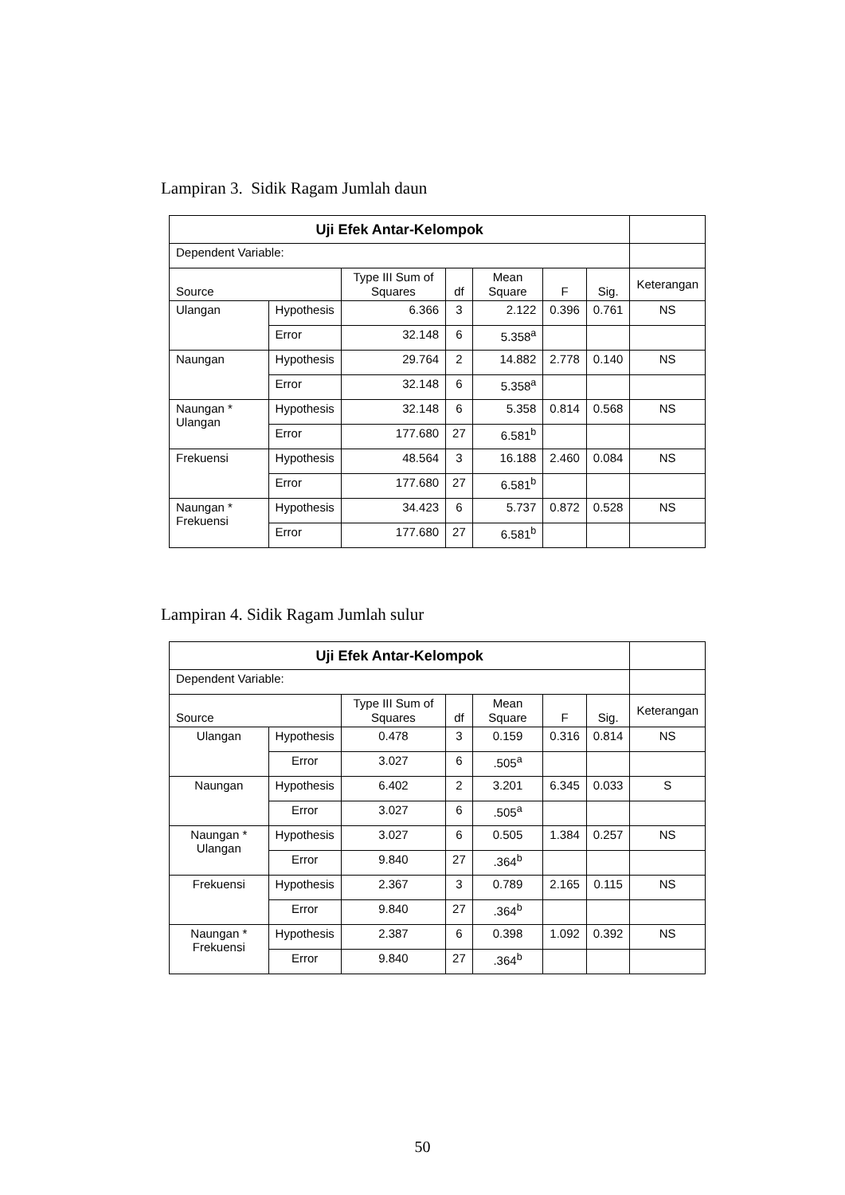Lampiran 3. Sidik Ragam Jumlah daun
| Uji Efek Antar-Kelompok | | | | | | | |
| Dependent Variable: | | | | | | | |
| Source | | Type III Sum of Squares | df | Mean Square | F | Sig. | Keterangan |
| Ulangan | Hypothesis | 6.366 | 3 | 2.122 | 0.396 | 0.761 | NS |
| | Error | 32.148 | 6 | 5.358<sup>a</sup> | | | |
| Naungan | Hypothesis | 29.764 | 2 | 14.882 | 2.778 | 0.140 | NS |
| | Error | 32.148 | 6 | 5.358<sup>a</sup> | | | |
| Naungan * Ulangan | Hypothesis | 32.148 | 6 | 5.358 | 0.814 | 0.568 | NS |
| | Error | 177.680 | 27 | 6.581<sup>b</sup> | | | |
| Frekuensi | Hypothesis | 48.564 | 3 | 16.188 | 2.460 | 0.084 | NS |
| | Error | 177.680 | 27 | 6.581<sup>b</sup> | | | |
| Naungan * Frekuensi | Hypothesis | 34.423 | 6 | 5.737 | 0.872 | 0.528 | NS |
| | Error | 177.680 | 27 | 6.581<sup>b</sup> | | | |
Lampiran 4. Sidik Ragam Jumlah sulur
| Uji Efek Antar-Kelompok | | | | | | | |
| Dependent Variable: | | | | | | | |
| Source | | Type III Sum of Squares | df | Mean Square | F | Sig. | Keterangan |
| Ulangan | Hypothesis | 0.478 | 3 | 0.159 | 0.316 | 0.814 | NS |
| | Error | 3.027 | 6 | .505<sup>a</sup> | | | |
| Naungan | Hypothesis | 6.402 | 2 | 3.201 | 6.345 | 0.033 | S |
| | Error | 3.027 | 6 | .505<sup>a</sup> | | | |
| Naungan * Ulangan | Hypothesis | 3.027 | 6 | 0.505 | 1.384 | 0.257 | NS |
| | Error | 9.840 | 27 | .364<sup>b</sup> | | | |
| Frekuensi | Hypothesis | 2.367 | 3 | 0.789 | 2.165 | 0.115 | NS |
| | Error | 9.840 | 27 | .364<sup>b</sup> | | | |
| Naungan * Frekuensi | Hypothesis | 2.387 | 6 | 0.398 | 1.092 | 0.392 | NS |
| | Error | 9.840 | 27 | .364<sup>b</sup> | | | |
50